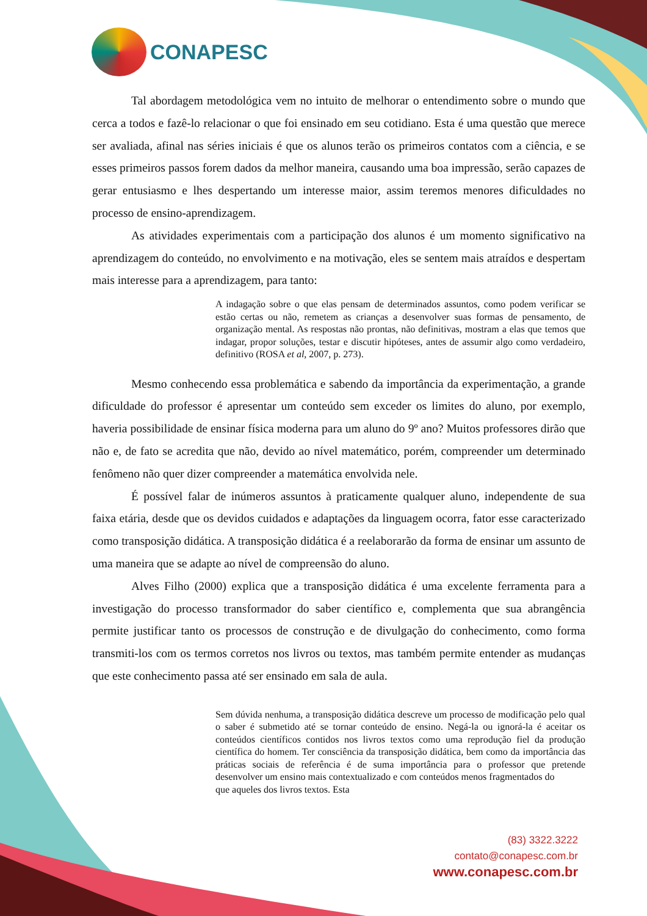CONAPESC
Tal abordagem metodológica vem no intuito de melhorar o entendimento sobre o mundo que cerca a todos e fazê-lo relacionar o que foi ensinado em seu cotidiano. Esta é uma questão que merece ser avaliada, afinal nas séries iniciais é que os alunos terão os primeiros contatos com a ciência, e se esses primeiros passos forem dados da melhor maneira, causando uma boa impressão, serão capazes de gerar entusiasmo e lhes despertando um interesse maior, assim teremos menores dificuldades no processo de ensino-aprendizagem.
As atividades experimentais com a participação dos alunos é um momento significativo na aprendizagem do conteúdo, no envolvimento e na motivação, eles se sentem mais atraídos e despertam mais interesse para a aprendizagem, para tanto:
A indagação sobre o que elas pensam de determinados assuntos, como podem verificar se estão certas ou não, remetem as crianças a desenvolver suas formas de pensamento, de organização mental. As respostas não prontas, não definitivas, mostram a elas que temos que indagar, propor soluções, testar e discutir hipóteses, antes de assumir algo como verdadeiro, definitivo (ROSA et al, 2007, p. 273).
Mesmo conhecendo essa problemática e sabendo da importância da experimentação, a grande dificuldade do professor é apresentar um conteúdo sem exceder os limites do aluno, por exemplo, haveria possibilidade de ensinar física moderna para um aluno do 9º ano? Muitos professores dirão que não e, de fato se acredita que não, devido ao nível matemático, porém, compreender um determinado fenômeno não quer dizer compreender a matemática envolvida nele.
É possível falar de inúmeros assuntos à praticamente qualquer aluno, independente de sua faixa etária, desde que os devidos cuidados e adaptações da linguagem ocorra, fator esse caracterizado como transposição didática. A transposição didática é a reelaborarão da forma de ensinar um assunto de uma maneira que se adapte ao nível de compreensão do aluno.
Alves Filho (2000) explica que a transposição didática é uma excelente ferramenta para a investigação do processo transformador do saber científico e, complementa que sua abrangência permite justificar tanto os processos de construção e de divulgação do conhecimento, como forma transmiti-los com os termos corretos nos livros ou textos, mas também permite entender as mudanças que este conhecimento passa até ser ensinado em sala de aula.
Sem dúvida nenhuma, a transposição didática descreve um processo de modificação pelo qual o saber é submetido até se tornar conteúdo de ensino. Negá-la ou ignorá-la é aceitar os conteúdos científicos contidos nos livros textos como uma reprodução fiel da produção científica do homem. Ter consciência da transposição didática, bem como da importância das práticas sociais de referência é de suma importância para o professor que pretende desenvolver um ensino mais contextualizado e com conteúdos menos fragmentados do
que aqueles dos livros textos. Esta
(83) 3322.3222
contato@conapesc.com.br
www.conapesc.com.br